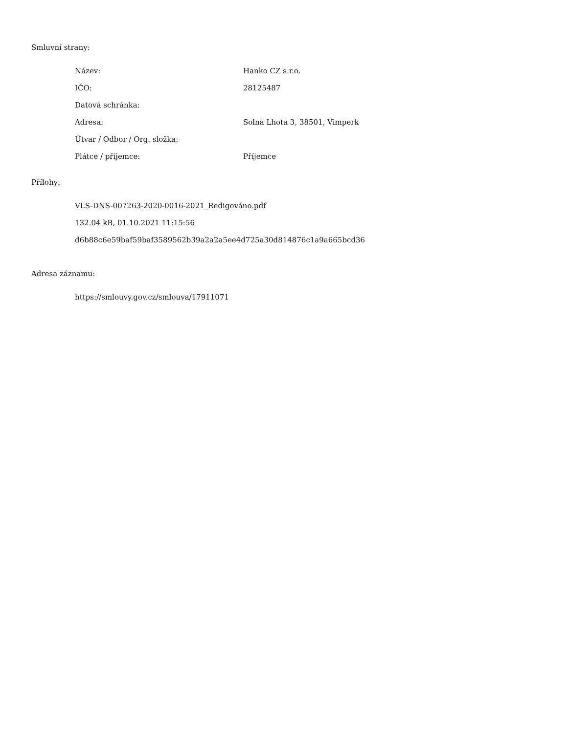Smluvní strany:
| Název: | Hanko CZ s.r.o. |
| IČO: | 28125487 |
| Datová schránka: | |
| Adresa: | Solná Lhota 3, 38501, Vimperk |
| Útvar / Odbor / Org. složka: | |
| Plátce / příjemce: | Příjemce |
Přílohy:
VLS-DNS-007263-2020-0016-2021_Redigováno.pdf
132.04 kB, 01.10.2021 11:15:56
d6b88c6e59baf59baf3589562b39a2a2a5ee4d725a30d814876c1a9a665bcd36
Adresa záznamu:
https://smlouvy.gov.cz/smlouva/17911071